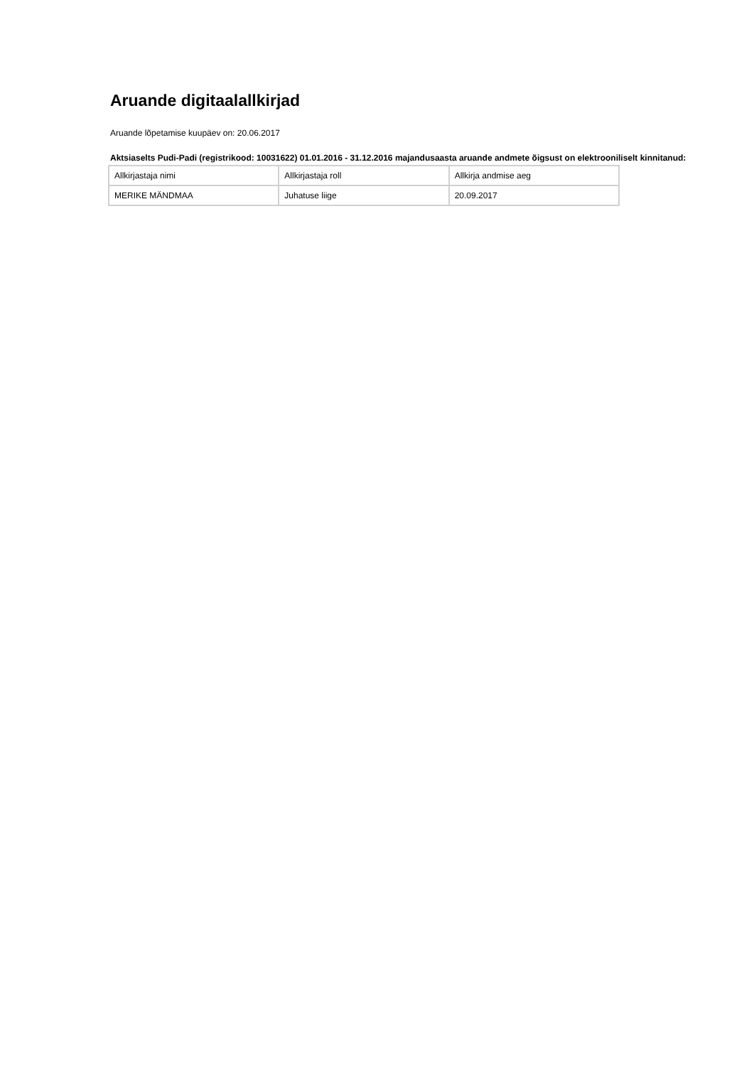Aruande digitaalallkirjad
Aruande lõpetamise kuupäev on: 20.06.2017
Aktsiaselts Pudi-Padi (registrikood: 10031622) 01.01.2016 - 31.12.2016 majandusaasta aruande andmete õigsust on elektrooniliselt kinnitanud:
| Allkirjastaja nimi | Allkirjastaja roll | Allkirja andmise aeg |
| MERIKE MÄNDMAA | Juhatuse liige | 20.09.2017 |